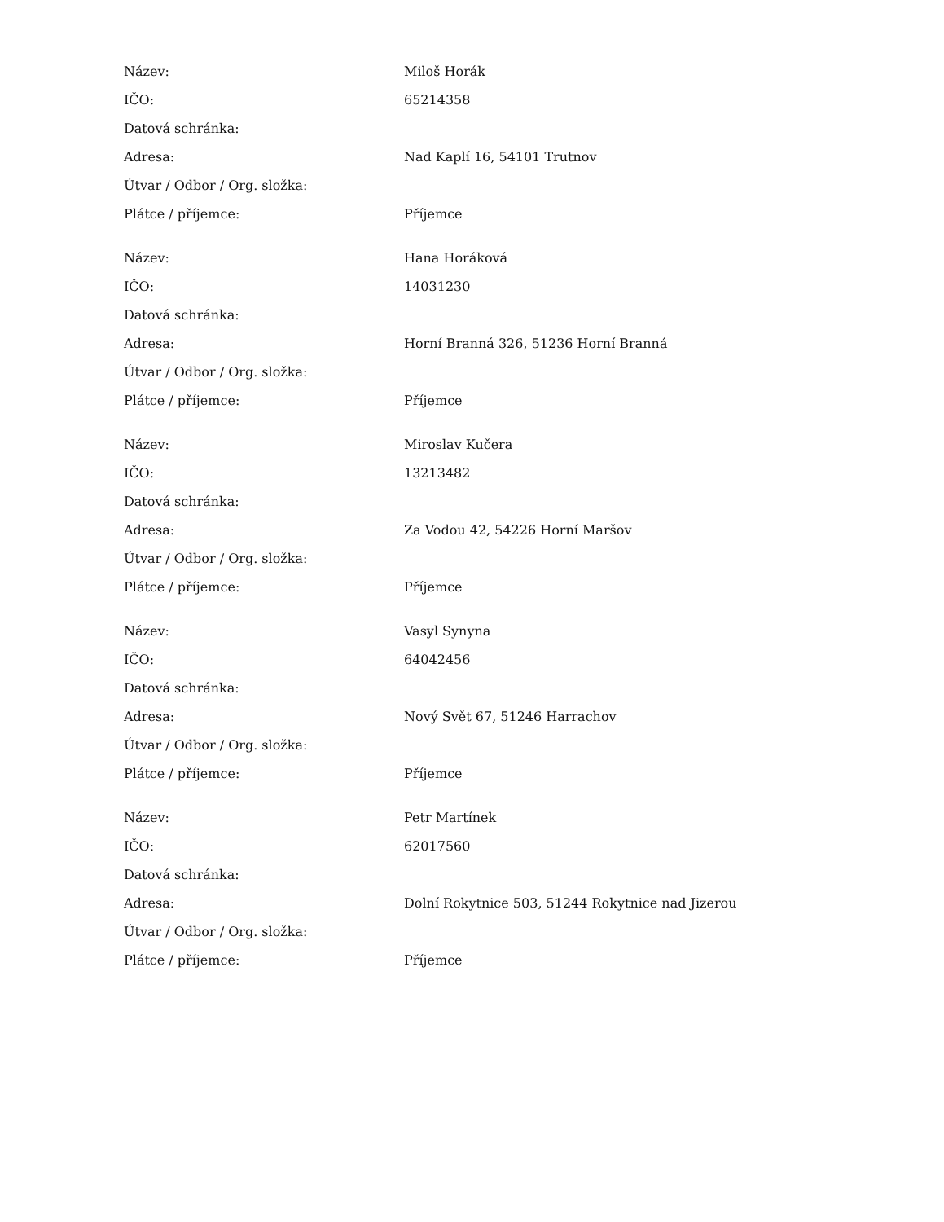| Název: | Miloš Horák |
| IČO: | 65214358 |
| Datová schránka: | |
| Adresa: | Nad Kaplí 16, 54101 Trutnov |
| Útvar / Odbor / Org. složka: | |
| Plátce / příjemce: | Příjemce |
| Název: | Hana Horáková |
| IČO: | 14031230 |
| Datová schránka: | |
| Adresa: | Horní Branná 326, 51236 Horní Branná |
| Útvar / Odbor / Org. složka: | |
| Plátce / příjemce: | Příjemce |
| Název: | Miroslav Kučera |
| IČO: | 13213482 |
| Datová schránka: | |
| Adresa: | Za Vodou 42, 54226 Horní Maršov |
| Útvar / Odbor / Org. složka: | |
| Plátce / příjemce: | Příjemce |
| Název: | Vasyl Synyna |
| IČO: | 64042456 |
| Datová schránka: | |
| Adresa: | Nový Svět 67, 51246 Harrachov |
| Útvar / Odbor / Org. složka: | |
| Plátce / příjemce: | Příjemce |
| Název: | Petr Martínek |
| IČO: | 62017560 |
| Datová schránka: | |
| Adresa: | Dolní Rokytnice 503, 51244 Rokytnice nad Jizerou |
| Útvar / Odbor / Org. složka: | |
| Plátce / příjemce: | Příjemce |